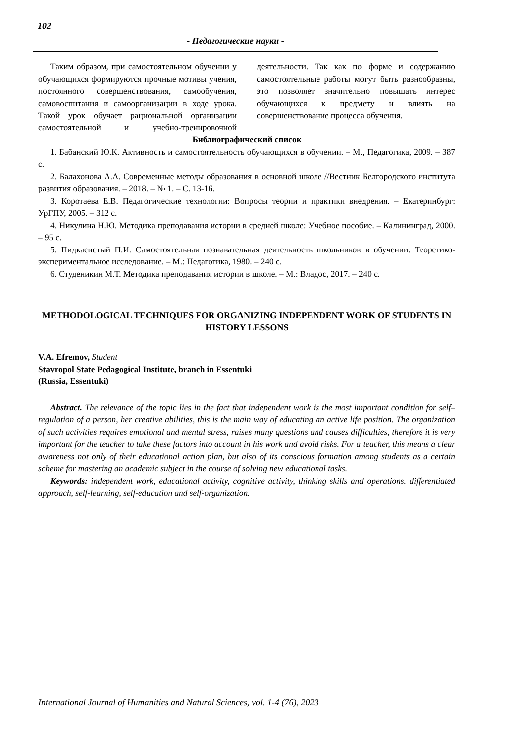102
- Педагогические науки -
Таким образом, при самостоятельном обучении у обучающихся формируются прочные мотивы учения, постоянного совершенствования, самообучения, самовоспитания и самоорганизации в ходе урока. Такой урок обучает рациональной организации самостоятельной и учебно-тренировочной деятельности. Так как по форме и содержанию самостоятельные работы могут быть разнообразны, это позволяет значительно повышать интерес обучающихся к предмету и влиять на совершенствование процесса обучения.
Библиографический список
1. Бабанский Ю.К. Активность и самостоятельность обучающихся в обучении. – М., Педагогика, 2009. – 387 с.
2. Балахонова А.А. Современные методы образования в основной школе //Вестник Белгородского института развития образования. – 2018. – № 1. – С. 13-16.
3. Коротаева Е.В. Педагогические технологии: Вопросы теории и практики внедрения. – Екатеринбург: УрГПУ, 2005. – 312 с.
4. Никулина Н.Ю. Методика преподавания истории в средней школе: Учебное пособие. – Калининград, 2000. – 95 с.
5. Пидкасистый П.И. Самостоятельная познавательная деятельность школьников в обучении: Теоретико-экспериментальное исследование. – М.: Педагогика, 1980. – 240 с.
6. Студеникин М.Т. Методика преподавания истории в школе. – М.: Владос, 2017. – 240 с.
METHODOLOGICAL TECHNIQUES FOR ORGANIZING INDEPENDENT WORK OF STUDENTS IN HISTORY LESSONS
V.A. Efremov, Student
Stavropol State Pedagogical Institute, branch in Essentuki
(Russia, Essentuki)
Abstract. The relevance of the topic lies in the fact that independent work is the most important condition for self–regulation of a person, her creative abilities, this is the main way of educating an active life position. The organization of such activities requires emotional and mental stress, raises many questions and causes difficulties, therefore it is very important for the teacher to take these factors into account in his work and avoid risks. For a teacher, this means a clear awareness not only of their educational action plan, but also of its conscious formation among students as a certain scheme for mastering an academic subject in the course of solving new educational tasks.
Keywords: independent work, educational activity, cognitive activity, thinking skills and operations. differentiated approach, self-learning, self-education and self-organization.
International Journal of Humanities and Natural Sciences, vol. 1-4 (76), 2023